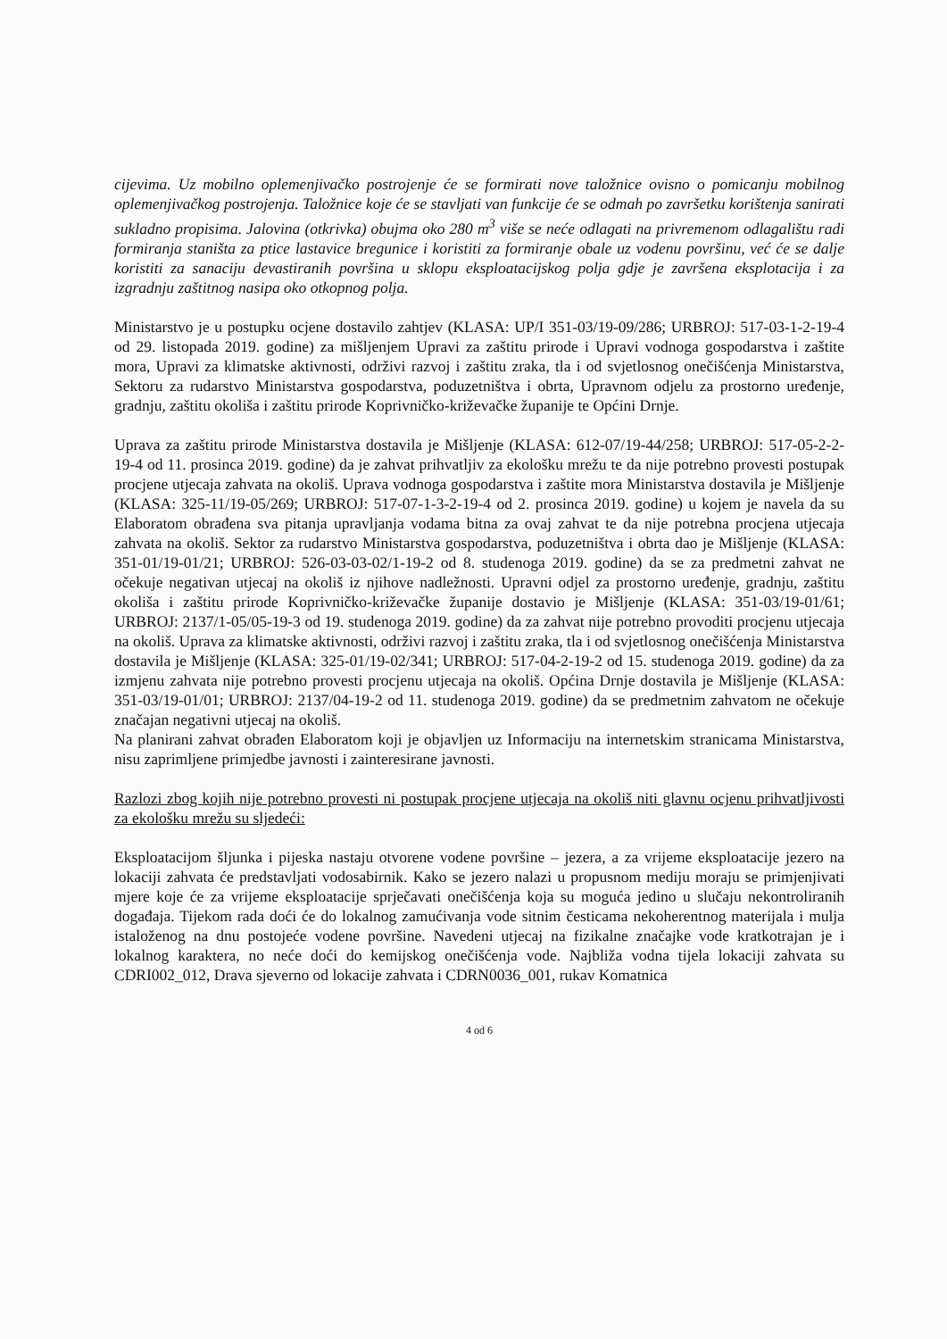cijevima. Uz mobilno oplemenjivačko postrojenje će se formirati nove taložnice ovisno o pomicanju mobilnog oplemenjivačkog postrojenja. Taložnice koje će se stavljati van funkcije će se odmah po završetku korištenja sanirati sukladno propisima. Jalovina (otkrivka) obujma oko 280 m<sup>3</sup> više se neće odlagati na privremenom odlagalištu radi formiranja staništa za ptice lastavice bregunice i koristiti za formiranje obale uz vodenu površinu, već će se dalje koristiti za sanaciju devastiranih površina u sklopu eksploatacijskog polja gdje je završena eksplotacija i za izgradnju zaštitnog nasipa oko otkopnog polja.
Ministarstvo je u postupku ocjene dostavilo zahtjev (KLASA: UP/I 351-03/19-09/286; URBROJ: 517-03-1-2-19-4 od 29. listopada 2019. godine) za mišljenjem Upravi za zaštitu prirode i Upravi vodnoga gospodarstva i zaštite mora, Upravi za klimatske aktivnosti, održivi razvoj i zaštitu zraka, tla i od svjetlosnog onečišćenja Ministarstva, Sektoru za rudarstvo Ministarstva gospodarstva, poduzetništva i obrta, Upravnom odjelu za prostorno uređenje, gradnju, zaštitu okoliša i zaštitu prirode Koprivničko-križevačke županije te Općini Drnje.
Uprava za zaštitu prirode Ministarstva dostavila je Mišljenje (KLASA: 612-07/19-44/258; URBROJ: 517-05-2-2-19-4 od 11. prosinca 2019. godine) da je zahvat prihvatljiv za ekološku mrežu te da nije potrebno provesti postupak procjene utjecaja zahvata na okoliš. Uprava vodnoga gospodarstva i zaštite mora Ministarstva dostavila je Mišljenje (KLASA: 325-11/19-05/269; URBROJ: 517-07-1-3-2-19-4 od 2. prosinca 2019. godine) u kojem je navela da su Elaboratom obrađena sva pitanja upravljanja vodama bitna za ovaj zahvat te da nije potrebna procjena utjecaja zahvata na okoliš. Sektor za rudarstvo Ministarstva gospodarstva, poduzetništva i obrta dao je Mišljenje (KLASA: 351-01/19-01/21; URBROJ: 526-03-03-02/1-19-2 od 8. studenoga 2019. godine) da se za predmetni zahvat ne očekuje negativan utjecaj na okoliš iz njihove nadležnosti. Upravni odjel za prostorno uređenje, gradnju, zaštitu okoliša i zaštitu prirode Koprivničko-križevačke županije dostavio je Mišljenje (KLASA: 351-03/19-01/61; URBROJ: 2137/1-05/05-19-3 od 19. studenoga 2019. godine) da za zahvat nije potrebno provoditi procjenu utjecaja na okoliš. Uprava za klimatske aktivnosti, održivi razvoj i zaštitu zraka, tla i od svjetlosnog onečišćenja Ministarstva dostavila je Mišljenje (KLASA: 325-01/19-02/341; URBROJ: 517-04-2-19-2 od 15. studenoga 2019. godine) da za izmjenu zahvata nije potrebno provesti procjenu utjecaja na okoliš. Općina Drnje dostavila je Mišljenje (KLASA: 351-03/19-01/01; URBROJ: 2137/04-19-2 od 11. studenoga 2019. godine) da se predmetnim zahvatom ne očekuje značajan negativni utjecaj na okoliš.
Na planirani zahvat obrađen Elaboratom koji je objavljen uz Informaciju na internetskim stranicama Ministarstva, nisu zaprimljene primjedbe javnosti i zainteresirane javnosti.
Razlozi zbog kojih nije potrebno provesti ni postupak procjene utjecaja na okoliš niti glavnu ocjenu prihvatljivosti za ekološku mrežu su sljedeći:
Eksploatacijom šljunka i pijeska nastaju otvorene vodene površine – jezera, a za vrijeme eksploatacije jezero na lokaciji zahvata će predstavljati vodosabirnik. Kako se jezero nalazi u propusnom mediju moraju se primjenjivati mjere koje će za vrijeme eksploatacije sprječavati onečišćenja koja su moguća jedino u slučaju nekontroliranih događaja. Tijekom rada doći će do lokalnog zamućivanja vode sitnim česticama nekoherentnog materijala i mulja istaloženog na dnu postojeće vodene površine. Navedeni utjecaj na fizikalne značajke vode kratkotrajan je i lokalnog karaktera, no neće doći do kemijskog onečišćenja vode. Najbliža vodna tijela lokaciji zahvata su CDRI002_012, Drava sjeverno od lokacije zahvata i CDRN0036_001, rukav Komatnica
4 od 6